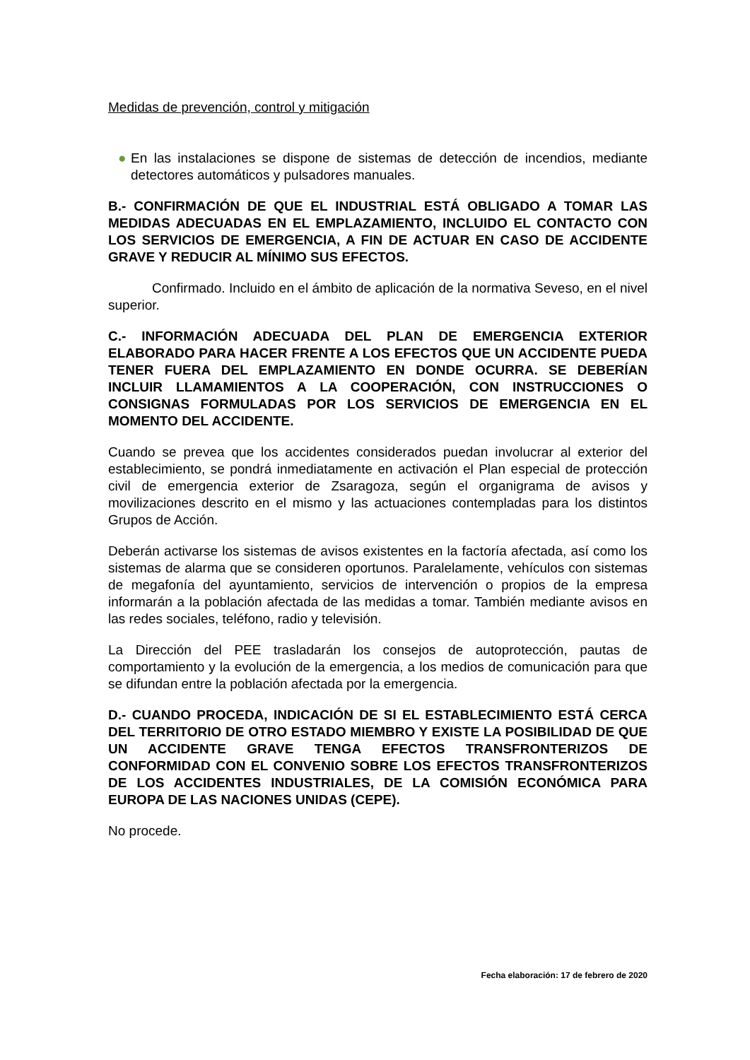Medidas de prevención, control y mitigación
● En las instalaciones se dispone de sistemas de detección de incendios, mediante detectores automáticos y pulsadores manuales.
B.- CONFIRMACIÓN DE QUE EL INDUSTRIAL ESTÁ OBLIGADO A TOMAR LAS MEDIDAS ADECUADAS EN EL EMPLAZAMIENTO, INCLUIDO EL CONTACTO CON LOS SERVICIOS DE EMERGENCIA, A FIN DE ACTUAR EN CASO DE ACCIDENTE GRAVE Y REDUCIR AL MÍNIMO SUS EFECTOS.
Confirmado. Incluido en el ámbito de aplicación de la normativa Seveso, en el nivel superior.
C.- INFORMACIÓN ADECUADA DEL PLAN DE EMERGENCIA EXTERIOR ELABORADO PARA HACER FRENTE A LOS EFECTOS QUE UN ACCIDENTE PUEDA TENER FUERA DEL EMPLAZAMIENTO EN DONDE OCURRA. SE DEBERÍAN INCLUIR LLAMAMIENTOS A LA COOPERACIÓN, CON INSTRUCCIONES O CONSIGNAS FORMULADAS POR LOS SERVICIOS DE EMERGENCIA EN EL MOMENTO DEL ACCIDENTE.
Cuando se prevea que los accidentes considerados puedan involucrar al exterior del establecimiento, se pondrá inmediatamente en activación el Plan especial de protección civil de emergencia exterior de Zsaragoza, según el organigrama de avisos y movilizaciones descrito en el mismo y las actuaciones contempladas para los distintos Grupos de Acción.
Deberán activarse los sistemas de avisos existentes en la factoría afectada, así como los sistemas de alarma que se consideren oportunos. Paralelamente, vehículos con sistemas de megafonía del ayuntamiento, servicios de intervención o propios de la empresa informarán a la población afectada de las medidas a tomar. También mediante avisos en las redes sociales, teléfono, radio y televisión.
La Dirección del PEE trasladarán los consejos de autoprotección, pautas de comportamiento y la evolución de la emergencia, a los medios de comunicación para que se difundan entre la población afectada por la emergencia.
D.- CUANDO PROCEDA, INDICACIÓN DE SI EL ESTABLECIMIENTO ESTÁ CERCA DEL TERRITORIO DE OTRO ESTADO MIEMBRO Y EXISTE LA POSIBILIDAD DE QUE UN ACCIDENTE GRAVE TENGA EFECTOS TRANSFRONTERIZOS DE CONFORMIDAD CON EL CONVENIO SOBRE LOS EFECTOS TRANSFRONTERIZOS DE LOS ACCIDENTES INDUSTRIALES, DE LA COMISIÓN ECONÓMICA PARA EUROPA DE LAS NACIONES UNIDAS (CEPE).
No procede.
Fecha elaboración: 17 de febrero de 2020